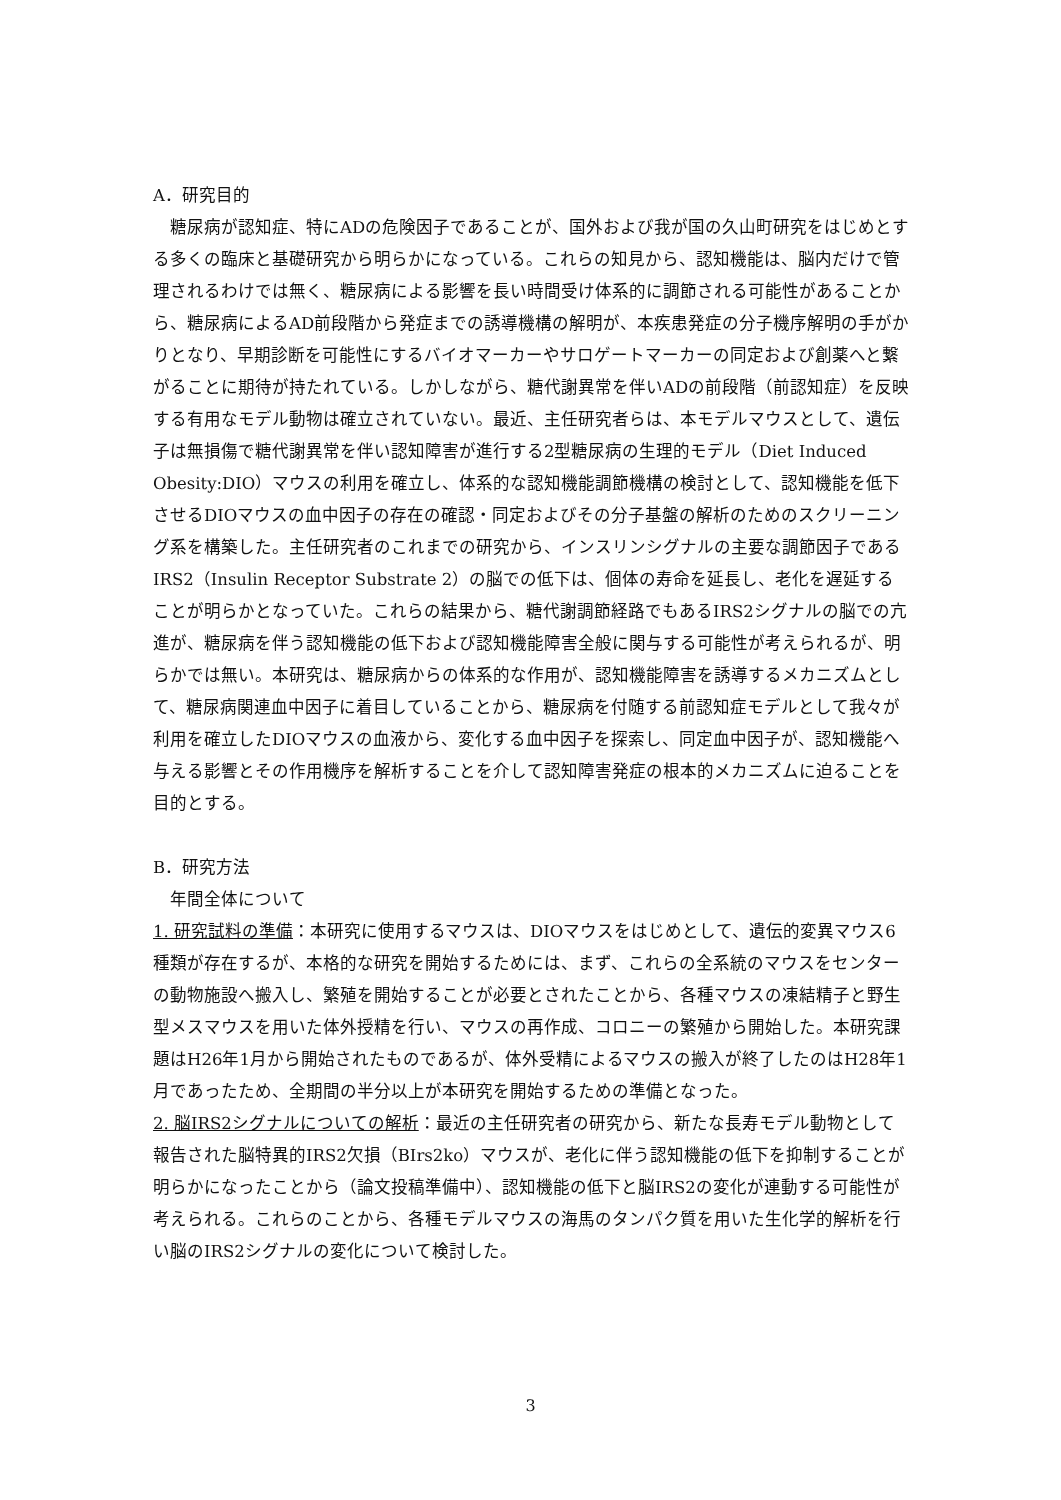A．研究目的
　糖尿病が認知症、特にADの危険因子であることが、国外および我が国の久山町研究をはじめとする多くの臨床と基礎研究から明らかになっている。これらの知見から、認知機能は、脳内だけで管理されるわけでは無く、糖尿病による影響を長い時間受け体系的に調節される可能性があることから、糖尿病によるAD前段階から発症までの誘導機構の解明が、本疾患発症の分子機序解明の手がかりとなり、早期診断を可能性にするバイオマーカーやサロゲートマーカーの同定および創薬へと繋がることに期待が持たれている。しかしながら、糖代謝異常を伴いADの前段階（前認知症）を反映する有用なモデル動物は確立されていない。最近、主任研究者らは、本モデルマウスとして、遺伝子は無損傷で糖代謝異常を伴い認知障害が進行する2型糖尿病の生理的モデル（Diet Induced Obesity:DIO）マウスの利用を確立し、体系的な認知機能調節機構の検討として、認知機能を低下させるDIOマウスの血中因子の存在の確認・同定およびその分子基盤の解析のためのスクリーニング系を構築した。主任研究者のこれまでの研究から、インスリンシグナルの主要な調節因子であるIRS2（Insulin Receptor Substrate 2）の脳での低下は、個体の寿命を延長し、老化を遅延することが明らかとなっていた。これらの結果から、糖代謝調節経路でもあるIRS2シグナルの脳での亢進が、糖尿病を伴う認知機能の低下および認知機能障害全般に関与する可能性が考えられるが、明らかでは無い。本研究は、糖尿病からの体系的な作用が、認知機能障害を誘導するメカニズムとして、糖尿病関連血中因子に着目していることから、糖尿病を付随する前認知症モデルとして我々が利用を確立したDIOマウスの血液から、変化する血中因子を探索し、同定血中因子が、認知機能へ与える影響とその作用機序を解析することを介して認知障害発症の根本的メカニズムに迫ることを目的とする。
B．研究方法
　年間全体について
1. 研究試料の準備：本研究に使用するマウスは、DIOマウスをはじめとして、遺伝的変異マウス6種類が存在するが、本格的な研究を開始するためには、まず、これらの全系統のマウスをセンターの動物施設へ搬入し、繁殖を開始することが必要とされたことから、各種マウスの凍結精子と野生型メスマウスを用いた体外授精を行い、マウスの再作成、コロニーの繁殖から開始した。本研究課題はH26年1月から開始されたものであるが、体外受精によるマウスの搬入が終了したのはH28年1月であったため、全期間の半分以上が本研究を開始するための準備となった。
2. 脳IRS2シグナルについての解析：最近の主任研究者の研究から、新たな長寿モデル動物として報告された脳特異的IRS2欠損（BIrs2ko）マウスが、老化に伴う認知機能の低下を抑制することが明らかになったことから（論文投稿準備中）、認知機能の低下と脳IRS2の変化が連動する可能性が考えられる。これらのことから、各種モデルマウスの海馬のタンパク質を用いた生化学的解析を行い脳のIRS2シグナルの変化について検討した。
3